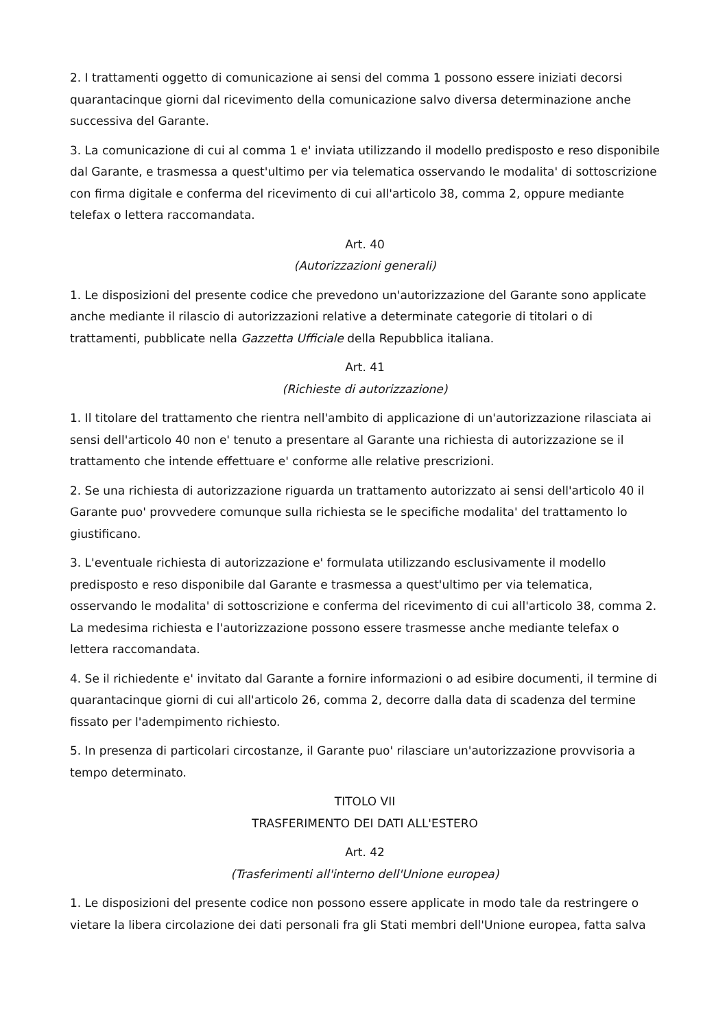2. I trattamenti oggetto di comunicazione ai sensi del comma 1 possono essere iniziati decorsi quarantacinque giorni dal ricevimento della comunicazione salvo diversa determinazione anche successiva del Garante.
3. La comunicazione di cui al comma 1 e' inviata utilizzando il modello predisposto e reso disponibile dal Garante, e trasmessa a quest'ultimo per via telematica osservando le modalita' di sottoscrizione con firma digitale e conferma del ricevimento di cui all'articolo 38, comma 2, oppure mediante telefax o lettera raccomandata.
Art. 40
(Autorizzazioni generali)
1. Le disposizioni del presente codice che prevedono un'autorizzazione del Garante sono applicate anche mediante il rilascio di autorizzazioni relative a determinate categorie di titolari o di trattamenti, pubblicate nella Gazzetta Ufficiale della Repubblica italiana.
Art. 41
(Richieste di autorizzazione)
1. Il titolare del trattamento che rientra nell'ambito di applicazione di un'autorizzazione rilasciata ai sensi dell'articolo 40 non e' tenuto a presentare al Garante una richiesta di autorizzazione se il trattamento che intende effettuare e' conforme alle relative prescrizioni.
2. Se una richiesta di autorizzazione riguarda un trattamento autorizzato ai sensi dell'articolo 40 il Garante puo' provvedere comunque sulla richiesta se le specifiche modalita' del trattamento lo giustificano.
3. L'eventuale richiesta di autorizzazione e' formulata utilizzando esclusivamente il modello predisposto e reso disponibile dal Garante e trasmessa a quest'ultimo per via telematica, osservando le modalita' di sottoscrizione e conferma del ricevimento di cui all'articolo 38, comma 2. La medesima richiesta e l'autorizzazione possono essere trasmesse anche mediante telefax o lettera raccomandata.
4. Se il richiedente e' invitato dal Garante a fornire informazioni o ad esibire documenti, il termine di quarantacinque giorni di cui all'articolo 26, comma 2, decorre dalla data di scadenza del termine fissato per l'adempimento richiesto.
5. In presenza di particolari circostanze, il Garante puo' rilasciare un'autorizzazione provvisoria a tempo determinato.
TITOLO VII
TRASFERIMENTO DEI DATI ALL'ESTERO
Art. 42
(Trasferimenti all'interno dell'Unione europea)
1. Le disposizioni del presente codice non possono essere applicate in modo tale da restringere o vietare la libera circolazione dei dati personali fra gli Stati membri dell'Unione europea, fatta salva